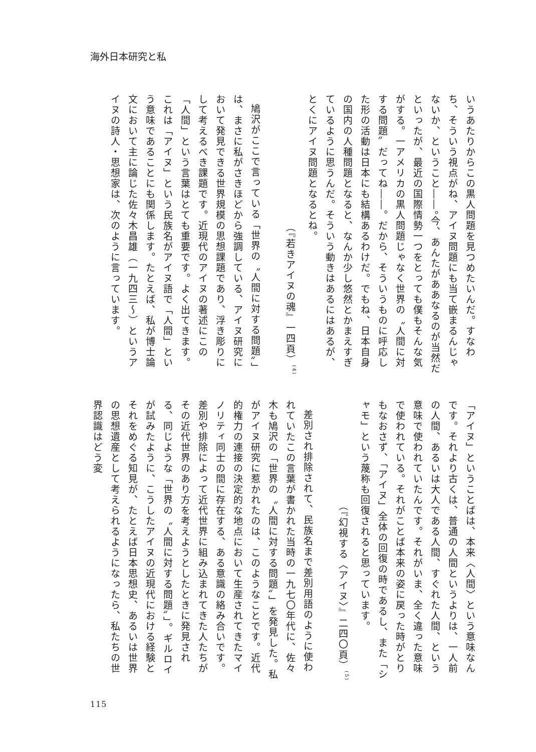海外日本研究と私
いうあたりからこの黒人問題を見つめたいんだ。すなわち、そういう視点がね、アイヌ問題にも当て嵌まるんじゃないか、ということ――。今、あんたがああなるのが当然だといったが、最近の国際情勢一つをとっても僕もそんな気がする。一アメリカの黒人問題じゃなく世界の〝人間に対する問題〟だってね――。だから、そういうものに呼応した形の活動は日本にも結構あるわけだ。でもね、日本自身の国内の人種問題となると、なんか少し悠然とかまえすぎているように思うんだ。そういう動きはあるにはあるが、とくにアイヌ問題となるとね。
（『若きアイヌの魂』一四頁）<sup>(4)</sup>
鳩沢がここで言っている「世界の〝人間に対する問題〟」は、まさに私がさきほどから強調している、アイヌ研究において発見できる世界規模の思想課題であり、浮き彫りにして考えるべき課題です。近現代のアイヌの著述にこの「人間」という言葉はとても重要です。よく出てきます。これは「アイヌ」という民族名がアイヌ語で「人間」という意味であることにも関係します。たとえば、私が博士論文において主に論じた佐々木昌雄（一九四三〜）というアイヌの詩人・思想家は、次のように言っています。
「アイヌ」ということばは、本来〈人間〉という意味なんです。それより古くは、普通の人間というよりは、一人前の人間、あるいは大人である人間、すぐれた人間、という意味で使われていたんです。それがいま、全く違った意味で使われている。それがことば本来の姿に戻った時がとりもなおさず、「アイヌ」全体の回復の時であるし、また「シャモ」という蔑称も回復されると思っています。
（『幻視する〈アイヌ〉』二四〇頁）<sup>(5)</sup>
差別され排除されて、民族名まで差別用語のように使われていたこの言葉が書かれた当時の一九七〇年代に、佐々木も鳩沢の「世界の〝人間に対する問題〟」を発見した。私がアイヌ研究に惹かれたのは、このようなことです。近代的権力の連接の決定的な地点において生産されてきたマイノリティ同士の間に存在する、ある意識の絡み合いです。
差別や排除によって近代世界に組み込まれてきた人たちがその近代世界のあり方を考えようとしたときに発見される、同じような「世界の〝人間に対する問題〟」。ギルロイが試みたように、こうしたアイヌの近現代における経験とそれをめぐる知見が、たとえば日本思想史、あるいは世界の思想遺産として考えられるようになったら、私たちの世界認識はどう変
115